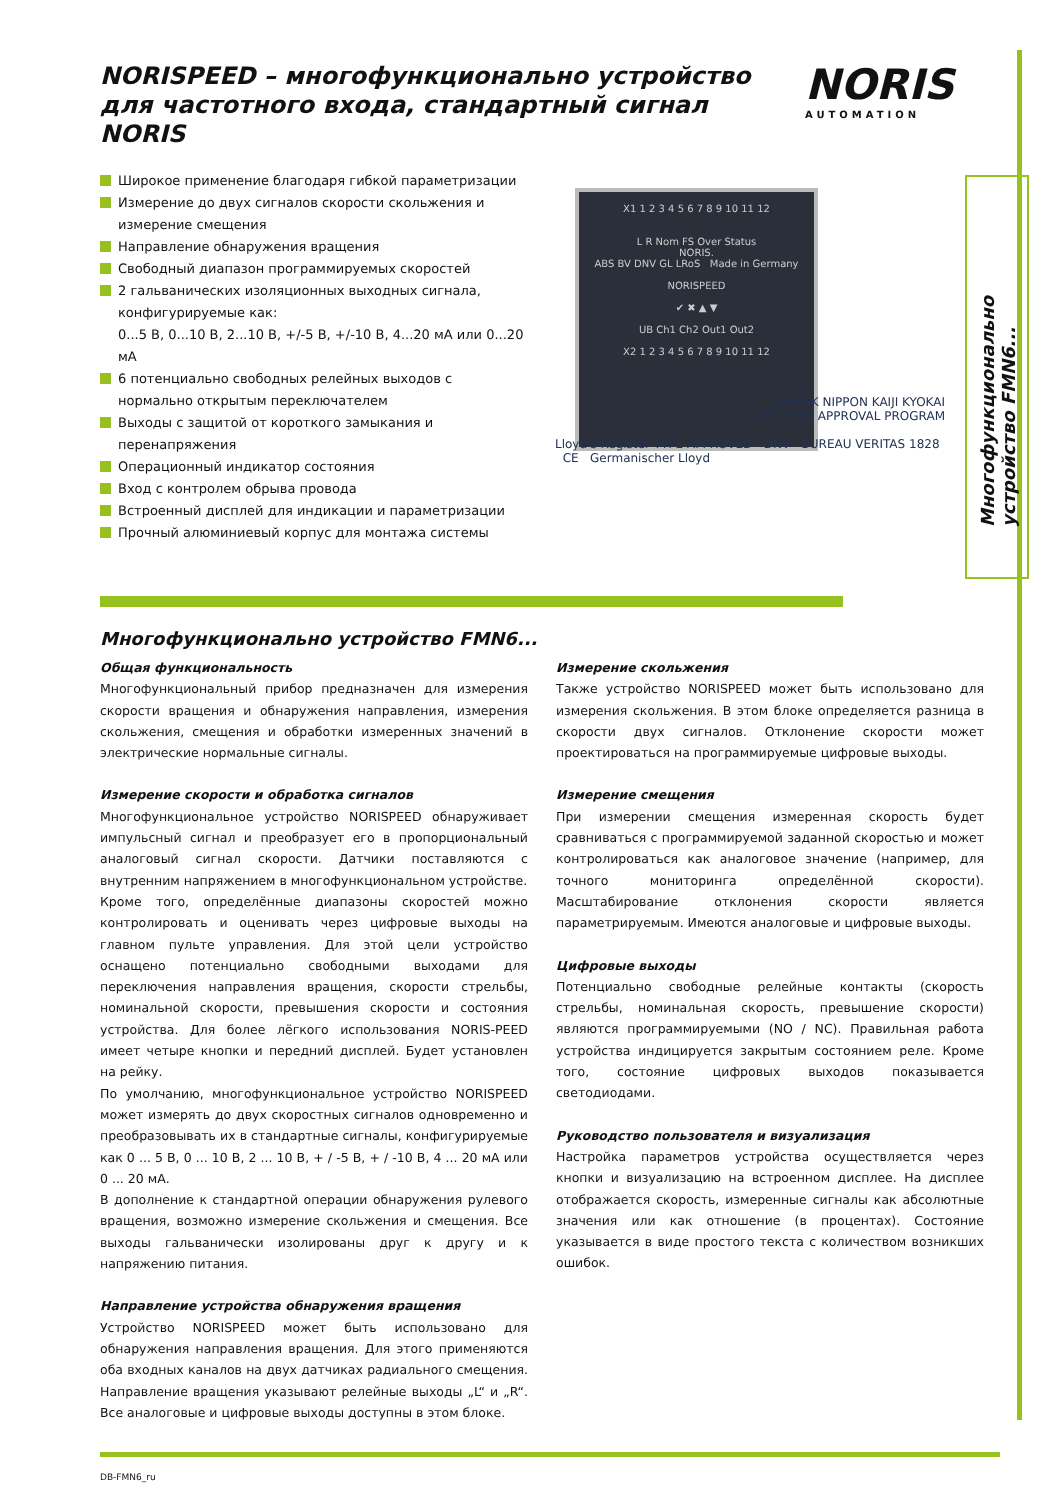NORISPEED – многофункционально устройство для частотного входа, стандартный сигнал NORIS
NORIS
AUTOMATION
Широкое применение благодаря гибкой параметризации
Измерение до двух сигналов скорости скольжения и измерение смещения
Направление обнаружения вращения
Свободный диапазон программируемых скоростей
2 гальванических изоляционных выходных сигнала, конфигурируемые как:
0...5 В, 0...10 В, 2...10 В, +/-5 В, +/-10 В, 4...20 мА или 0...20 мА
6 потенциально свободных релейных выходов с нормально открытым переключателем
Выходы с защитой от короткого замыкания и перенапряжения
Операционный индикатор состояния
Вход с контролем обрыва провода
Встроенный дисплей для индикации и параметризации
Прочный алюминиевый корпус для монтажа системы
X1 1 2 3 4 5 6 7 8 9 10 11 12
L R Nom FS Over Status
NORIS.
ABS BV DNV GL LRoS Made in Germany
NORISPEED
✔ ✖ ▲ ▼
UB Ch1 Ch2 Out1 Out2
X2 1 2 3 4 5 6 7 8 9 10 11 12
ClassNK NIPPON KAIJI KYOKAI
ABS TYPE APPROVAL PROGRAM
Lloyd's Register TYPE APPROVED DNV BUREAU VERITAS 1828 CE Germanischer Lloyd
Многофункционально устройство FMN6...
Многофункционально устройство FMN6...
Общая функциональность
Многофункциональный прибор предназначен для измерения скорости вращения и обнаружения направления, измерения скольжения, смещения и обработки измеренных значений в электрические нормальные сигналы.
Измерение скорости и обработка сигналов
Многофункциональное устройство NORISPEED обнаруживает импульсный сигнал и преобразует его в пропорциональный аналоговый сигнал скорости. Датчики поставляются с внутренним напряжением в многофункциональном устройстве.
Кроме того, определённые диапазоны скоростей можно контролировать и оценивать через цифровые выходы на главном пульте управления. Для этой цели устройство оснащено потенциально свободными выходами для переключения направления вращения, скорости стрельбы, номинальной скорости, превышения скорости и состояния устройства. Для более лёгкого использования NORIS-PEED имеет четыре кнопки и передний дисплей. Будет установлен на рейку.
По умолчанию, многофункциональное устройство NORISPEED может измерять до двух скоростных сигналов одновременно и преобразовывать их в стандартные сигналы, конфигурируемые как 0 ... 5 В, 0 ... 10 В, 2 ... 10 В, + / -5 В, + / -10 В, 4 ... 20 мА или 0 ... 20 мА.
В дополнение к стандартной операции обнаружения рулевого вращения, возможно измерение скольжения и смещения. Все выходы гальванически изолированы друг к другу и к напряжению питания.
Направление устройства обнаружения вращения
Устройство NORISPEED может быть использовано для обнаружения направления вращения. Для этого применяются оба входных каналов на двух датчиках радиального смещения. Направление вращения указывают релейные выходы „L“ и „R“. Все аналоговые и цифровые выходы доступны в этом блоке.
Измерение скольжения
Также устройство NORISPEED может быть использовано для измерения скольжения. В этом блоке определяется разница в скорости двух сигналов. Отклонение скорости может проектироваться на программируемые цифровые выходы.
Измерение смещения
При измерении смещения измеренная скорость будет сравниваться с программируемой заданной скоростью и может контролироваться как аналоговое значение (например, для точного мониторинга определённой скорости). Масштабирование отклонения скорости является параметрируемым. Имеются аналоговые и цифровые выходы.
Цифровые выходы
Потенциально свободные релейные контакты (скорость стрельбы, номинальная скорость, превышение скорости) являются программируемыми (NO / NC). Правильная работа устройства индицируется закрытым состоянием реле. Кроме того, состояние цифровых выходов показывается светодиодами.
Руководство пользователя и визуализация
Настройка параметров устройства осуществляется через кнопки и визуализацию на встроенном дисплее. На дисплее отображается скорость, измеренные сигналы как абсолютные значения или как отношение (в процентах). Состояние указывается в виде простого текста с количеством возникших ошибок.
DB-FMN6_ru